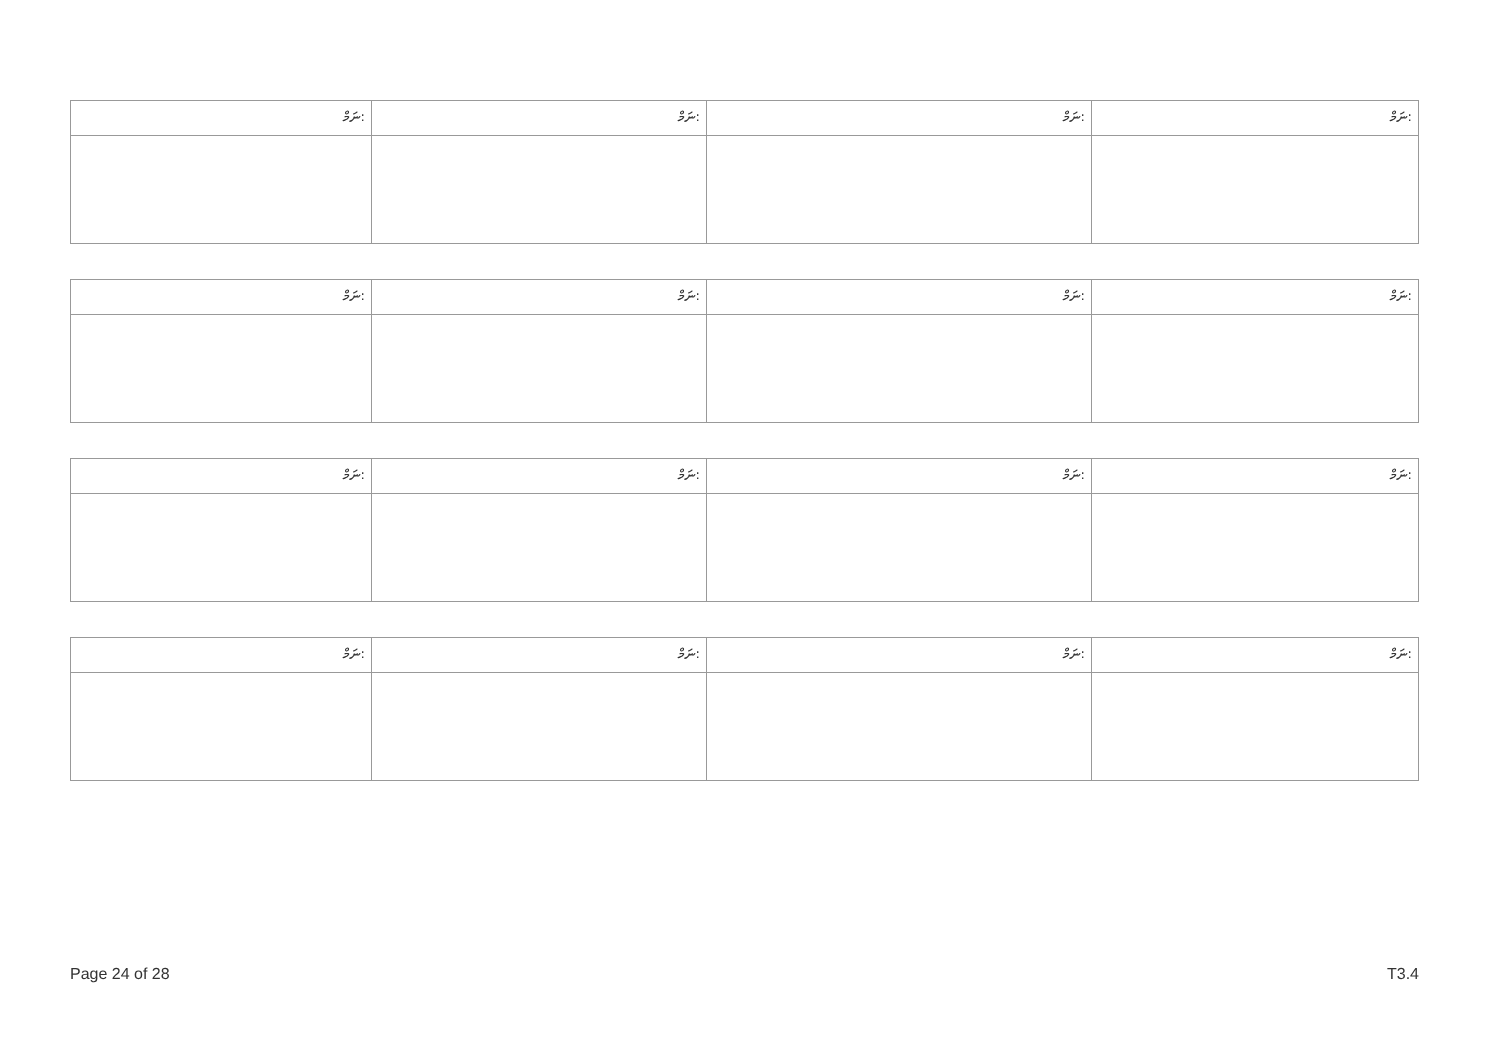| ނަމް: | ނަމް: | ނަމް: | ނަމް: |
| ނަމް: | ނަމް: | ނަމް: | ނަމް: |
| ނަމް: | ނަމް: | ނަމް: | ނަމް: |
| ނަމް: | ނަމް: | ނަމް: | ނަމް: |
Page 24 of 28 T3.4